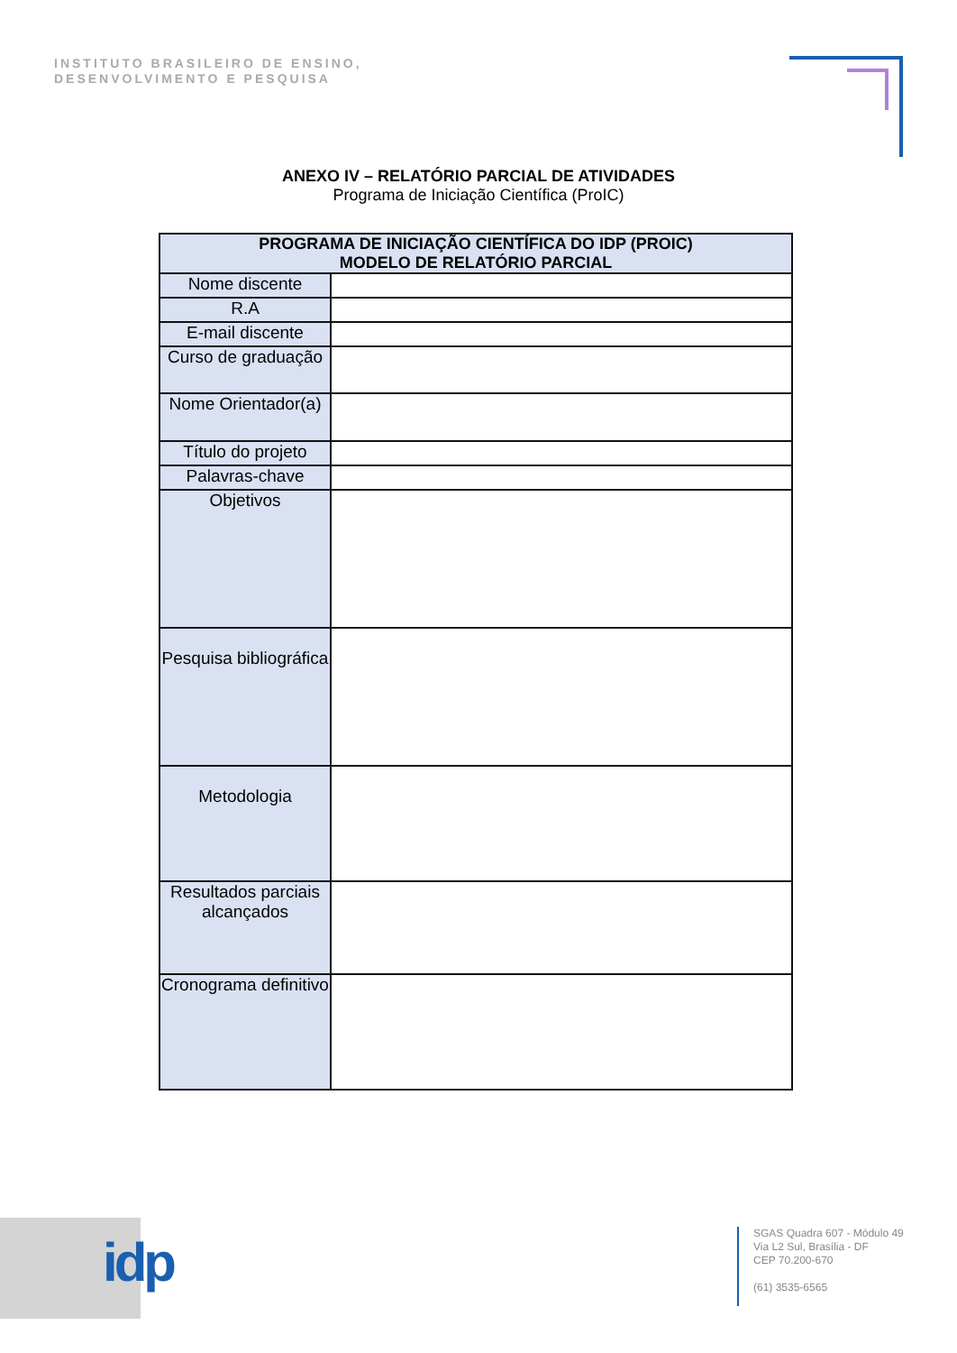INSTITUTO BRASILEIRO DE ENSINO,
DESENVOLVIMENTO E PESQUISA
ANEXO IV – RELATÓRIO PARCIAL DE ATIVIDADES
Programa de Iniciação Científica (ProIC)
| PROGRAMA DE INICIAÇÃO CIENTÍFICA DO IDP (PROIC) MODELO DE RELATÓRIO PARCIAL | |
| --- | --- |
| Nome discente | |
| R.A | |
| E-mail discente | |
| Curso de graduação | |
| Nome Orientador(a) | |
| Título do projeto | |
| Palavras-chave | |
| Objetivos | |
| Pesquisa bibliográfica | |
| Metodologia | |
| Resultados parciais alcançados | |
| Cronograma definitivo | |
idp
SGAS Quadra 607 - Módulo 49
Via L2 Sul, Brasília - DF
CEP 70.200-670
(61) 3535-6565